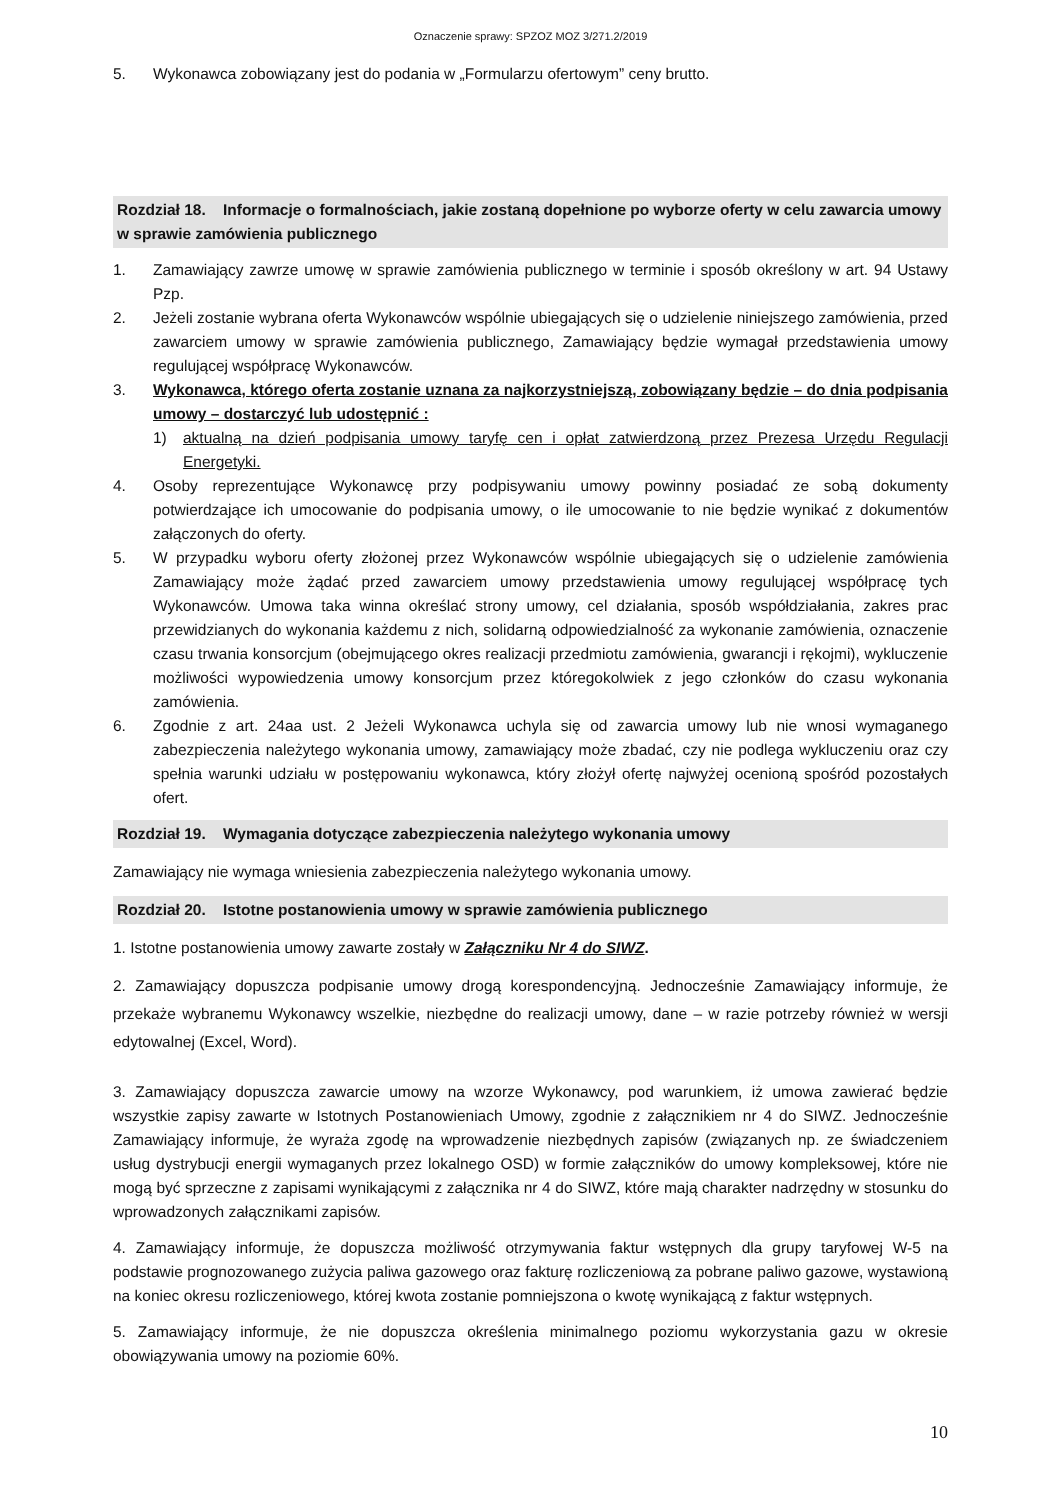Oznaczenie sprawy: SPZOZ MOZ 3/271.2/2019
5. Wykonawca zobowiązany jest do podania w „Formularzu ofertowym” ceny brutto.
Rozdział 18. Informacje o formalnościach, jakie zostaną dopełnione po wyborze oferty w celu zawarcia umowy w sprawie zamówienia publicznego
1. Zamawiający zawrze umowę w sprawie zamówienia publicznego w terminie i sposób określony w art. 94 Ustawy Pzp.
2. Jeżeli zostanie wybrana oferta Wykonawców wspólnie ubiegających się o udzielenie niniejszego zamówienia, przed zawarciem umowy w sprawie zamówienia publicznego, Zamawiający będzie wymagał przedstawienia umowy regulującej współpracę Wykonawców.
3. Wykonawca, którego oferta zostanie uznana za najkorzystniejszą, zobowiązany będzie – do dnia podpisania umowy – dostarczyć lub udostępnić :
1) aktualną na dzień podpisania umowy taryfę cen i opłat zatwierdzoną przez Prezesa Urzędu Regulacji Energetyki.
4. Osoby reprezentujące Wykonawcę przy podpisywaniu umowy powinny posiadać ze sobą dokumenty potwierdzające ich umocowanie do podpisania umowy, o ile umocowanie to nie będzie wynikać z dokumentów załączonych do oferty.
5. W przypadku wyboru oferty złożonej przez Wykonawców wspólnie ubiegających się o udzielenie zamówienia Zamawiający może żądać przed zawarciem umowy przedstawienia umowy regulującej współpracę tych Wykonawców. Umowa taka winna określać strony umowy, cel działania, sposób współdziałania, zakres prac przewidzianych do wykonania każdemu z nich, solidarną odpowiedzialność za wykonanie zamówienia, oznaczenie czasu trwania konsorcjum (obejmującego okres realizacji przedmiotu zamówienia, gwarancji i rękojmi), wykluczenie możliwości wypowiedzenia umowy konsorcjum przez któregokolwiek z jego członków do czasu wykonania zamówienia.
6. Zgodnie z art. 24aa ust. 2 Jeżeli Wykonawca uchyla się od zawarcia umowy lub nie wnosi wymaganego zabezpieczenia należytego wykonania umowy, zamawiający może zbadać, czy nie podlega wykluczeniu oraz czy spełnia warunki udziału w postępowaniu wykonawca, który złożył ofertę najwyżej ocenioną spośród pozostałych ofert.
Rozdział 19. Wymagania dotyczące zabezpieczenia należytego wykonania umowy
Zamawiający nie wymaga wniesienia zabezpieczenia należytego wykonania umowy.
Rozdział 20. Istotne postanowienia umowy w sprawie zamówienia publicznego
1. Istotne postanowienia umowy zawarte zostały w Załączniku Nr 4 do SIWZ.
2. Zamawiający dopuszcza podpisanie umowy drogą korespondencyjną. Jednocześnie Zamawiający informuje, że przekaże wybranemu Wykonawcy wszelkie, niezbędne do realizacji umowy, dane – w razie potrzeby również w wersji edytowalnej (Excel, Word).
3. Zamawiający dopuszcza zawarcie umowy na wzorze Wykonawcy, pod warunkiem, iż umowa zawierać będzie wszystkie zapisy zawarte w Istotnych Postanowieniach Umowy, zgodnie z załącznikiem nr 4 do SIWZ. Jednocześnie Zamawiający informuje, że wyraża zgodę na wprowadzenie niezbędnych zapisów (związanych np. ze świadczeniem usług dystrybucji energii wymaganych przez lokalnego OSD) w formie załączników do umowy kompleksowej, które nie mogą być sprzeczne z zapisami wynikającymi z załącznika nr 4 do SIWZ, które mają charakter nadrzędny w stosunku do wprowadzonych załącznikami zapisów.
4. Zamawiający informuje, że dopuszcza możliwość otrzymywania faktur wstępnych dla grupy taryfowej W-5 na podstawie prognozowanego zużycia paliwa gazowego oraz fakturę rozliczeniową za pobrane paliwo gazowe, wystawioną na koniec okresu rozliczeniowego, której kwota zostanie pomniejszona o kwotę wynikającą z faktur wstępnych.
5. Zamawiający informuje, że nie dopuszcza określenia minimalnego poziomu wykorzystania gazu w okresie obowiązywania umowy na poziomie 60%.
10